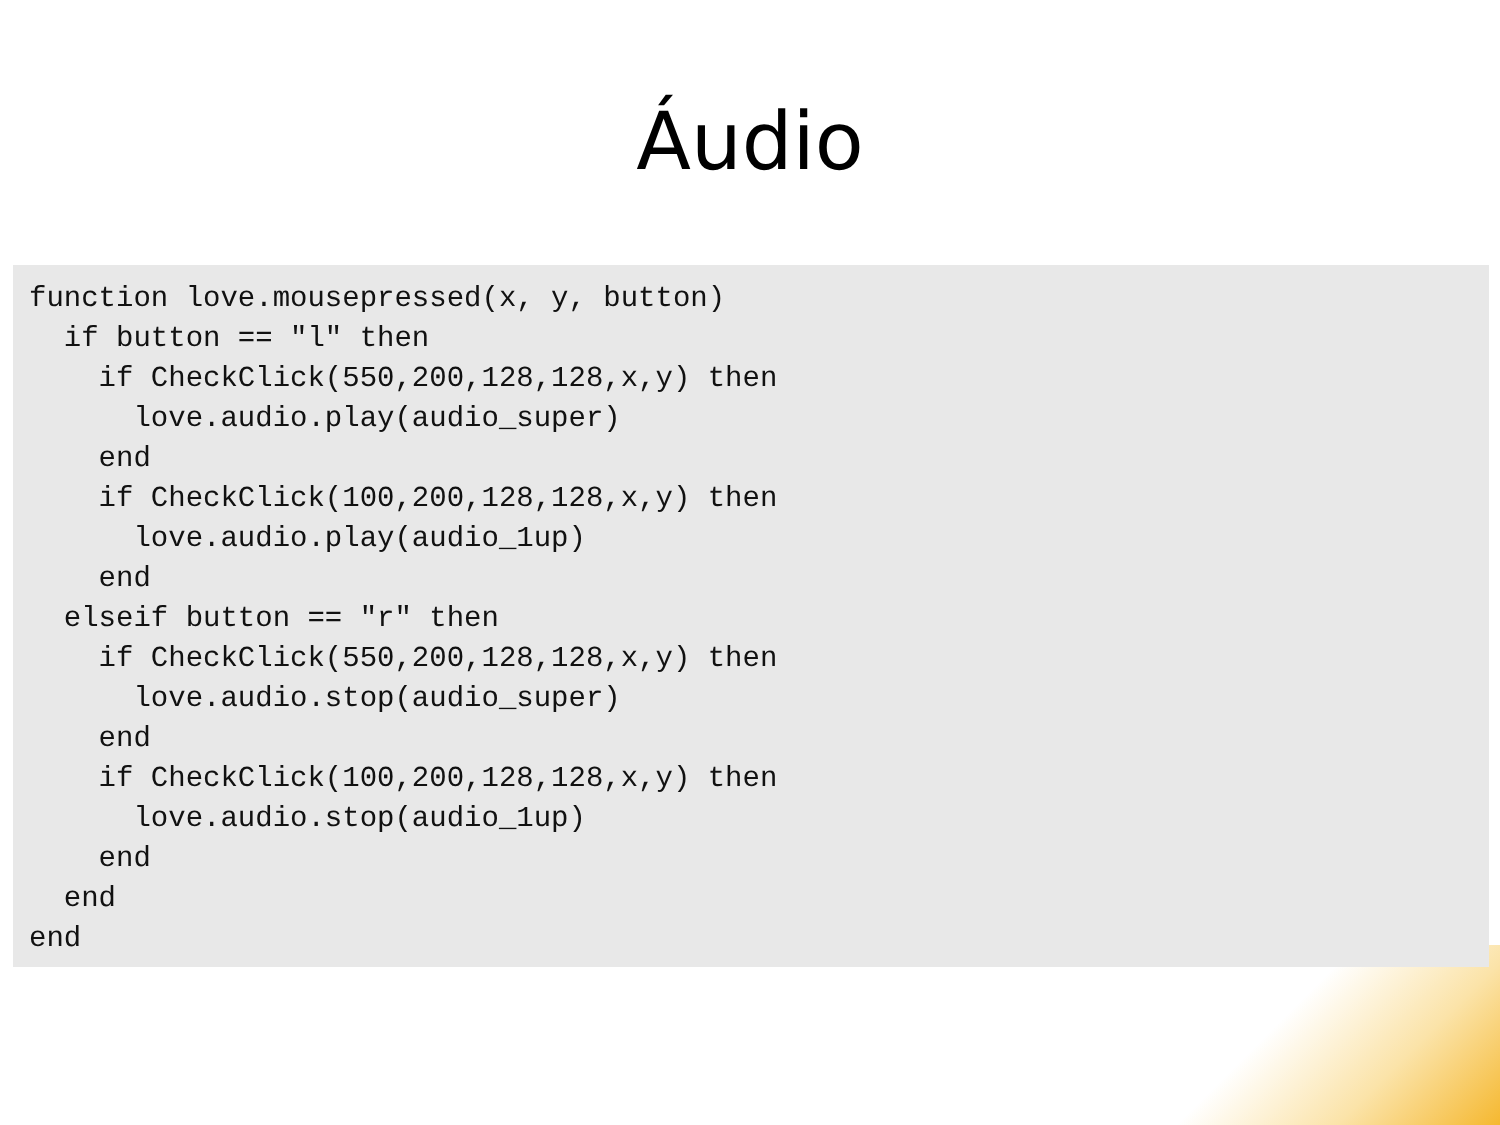Áudio
function love.mousepressed(x, y, button)
  if button == "l" then
    if CheckClick(550,200,128,128,x,y) then
      love.audio.play(audio_super)
    end
    if CheckClick(100,200,128,128,x,y) then
      love.audio.play(audio_1up)
    end
  elseif button == "r" then
    if CheckClick(550,200,128,128,x,y) then
      love.audio.stop(audio_super)
    end
    if CheckClick(100,200,128,128,x,y) then
      love.audio.stop(audio_1up)
    end
  end
end